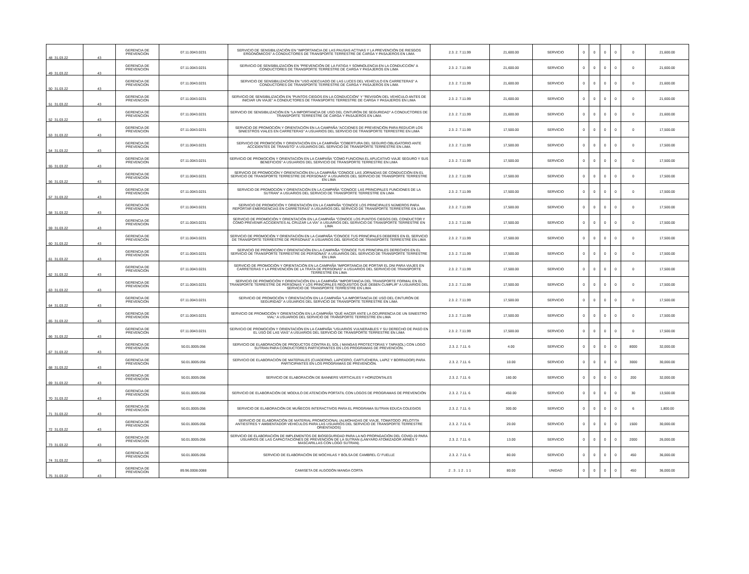| 48 | 31.03.22 | 43 | GERENCIA DE PREVENCION | 07.11.0043.0231 | SERVICIO DE SENSIBILIZACIÓN EN "IMPORTANCIA DE LAS PAUSAS ACTIVAS Y LA PREVENCIÓN DE RIESGOS ERGONÓMICOS" A CONDUCTORES DE TRANSPORTE TERRESTRE DE CARGA Y PASAJEROS EN LIMA | 2.3. 2. 7.11.99 | 21,600.00 | SERVICIO | 0 | 0 | 0 | 0 | 0 | 21,600.00 |
| 49 | 31.03.22 | 43 | GERENCIA DE PREVENCION | 07.11.0043.0231 | SERVICIO DE SENSIBILIZACIÓN EN "PREVENCIÓN DE LA FATIGA Y SOMNOLENCIA EN LA CONDUCCIÓN" A CONDUCTORES DE TRANSPORTE TERRESTRE DE CARGA Y PASAJEROS EN LIMA | 2.3. 2. 7.11.99 | 21,600.00 | SERVICIO | 0 | 0 | 0 | 0 | 0 | 21,600.00 |
| 50 | 31.03.22 | 43 | GERENCIA DE PREVENCION | 07.11.0043.0231 | SERVICIO DE SENSIBILIZACIÓN EN "USO ADECUADO DE LAS LUCES DEL VEHÍCULO EN CARRETERAS" A CONDUCTORES DE TRANSPORTE TERRESTRE DE CARGA Y PASAJEROS EN LIMA | 2.3. 2. 7.11.99 | 21,600.00 | SERVICIO | 0 | 0 | 0 | 0 | 0 | 21,600.00 |
| 51 | 31.03.22 | 43 | GERENCIA DE PREVENCION | 07.11.0043.0231 | SERVICIO DE SENSIBILIZACIÓN EN "PUNTOS CIEGOS EN LA CONDUCCIÓN" Y "REVISIÓN DEL VEHÍCULO ANTES DE INICIAR UN VIAJE" A CONDUCTORES DE TRANSPORTE TERRESTRE DE CARGA Y PASAJEROS EN LIMA | 2.3. 2. 7.11.99 | 21,600.00 | SERVICIO | 0 | 0 | 0 | 0 | 0 | 21,600.00 |
| 52 | 31.03.22 | 43 | GERENCIA DE PREVENCION | 07.11.0043.0231 | SERVICIO DE SENSIBILIZACIÓN EN "LA IMPORTANCIA DE USO DEL CINTURÓN DE SEGURIDAD" A CONDUCTORES DE TRANSPORTE TERRESTRE DE CARGA Y PASAJEROS EN LIMA | 2.3. 2. 7.11.99 | 21,600.00 | SERVICIO | 0 | 0 | 0 | 0 | 0 | 21,600.00 |
| 53 | 31.03.22 | 43 | GERENCIA DE PREVENCION | 07.11.0043.0231 | SERVICIO DE PROMOCIÓN Y ORIENTACIÓN EN LA CAMPAÑA "ACCIONES DE PREVENCIÓN PARA REDUCIR LOS SINIESTROS VIALES EN CARRETERAS" A USUARIOS DEL SERVICIO DE TRANSPORTE TERRESTRE EN LIMA | 2.3. 2. 7.11.99 | 17,500.00 | SERVICIO | 0 | 0 | 0 | 0 | 0 | 17,500.00 |
| 54 | 31.03.22 | 43 | GERENCIA DE PREVENCION | 07.11.0043.0231 | SERVICIO DE PROMOCIÓN Y ORIENTACIÓN EN LA CAMPAÑA "COBERTURA DEL SEGURO OBLIGATORIO ANTE ACCIDENTES DE TRÁNSITO" A USUARIOS DEL SERVICIO DE TRANSPORTE TERRESTRE EN LIMA | 2.3. 2. 7.11.99 | 17,500.00 | SERVICIO | 0 | 0 | 0 | 0 | 0 | 17,500.00 |
| 55 | 31.03.22 | 43 | GERENCIA DE PREVENCION | 07.11.0043.0231 | SERVICIO DE PROMOCIÓN Y ORIENTACIÓN EN LA CAMPAÑA "CÓMO FUNCIONA EL APLICATIVO VIAJE SEGURO Y SUS BENEFICIOS" A USUARIOS DEL SERVICIO DE TRANSPORTE TERRESTRE EN LIMA | 2.3. 2. 7.11.99 | 17,500.00 | SERVICIO | 0 | 0 | 0 | 0 | 0 | 17,500.00 |
| 56 | 31.03.22 | 43 | GERENCIA DE PREVENCION | 07.11.0043.0231 | SERVICIO DE PROMOCIÓN Y ORIENTACIÓN EN LA CAMPAÑA "CONOCE LAS JORNADAS DE CONDUCCIÓN EN EL SERVICIO DE TRANSPORTE TERRESTRE DE PERSONAS" A USUARIOS DEL SERVICIO DE TRANSPORTE TERRESTRE EN LIMA | 2.3. 2. 7.11.99 | 17,500.00 | SERVICIO | 0 | 0 | 0 | 0 | 0 | 17,500.00 |
| 57 | 31.03.22 | 43 | GERENCIA DE PREVENCION | 07.11.0043.0231 | SERVICIO DE PROMOCIÓN Y ORIENTACIÓN EN LA CAMPAÑA "CONOCE LAS PRINCIPALES FUNCIONES DE LA SUTRAN" A USUARIOS DEL SERVICIO DE TRANSPORTE TERRESTRE EN LIMA | 2.3. 2. 7.11.99 | 17,500.00 | SERVICIO | 0 | 0 | 0 | 0 | 0 | 17,500.00 |
| 58 | 31.03.22 | 43 | GERENCIA DE PREVENCION | 07.11.0043.0231 | SERVICIO DE PROMOCIÓN Y ORIENTACIÓN EN LA CAMPAÑA "CONOCE LOS PRINCIPALES NÚMEROS PARA REPORTAR EMERGENCIAS EN CARRETERAS" A USUARIOS DEL SERVICIO DE TRANSPORTE TERRESTRE EN LIMA | 2.3. 2. 7.11.99 | 17,500.00 | SERVICIO | 0 | 0 | 0 | 0 | 0 | 17,500.00 |
| 59 | 31.03.22 | 43 | GERENCIA DE PREVENCION | 07.11.0043.0231 | SERVICIO DE PROMOCIÓN Y ORIENTACIÓN EN LA CAMPAÑA "CONOCE LOS PUNTOS CIEGOS DEL CONDUCTOR Y COMO PREVENIR ACCIDENTES AL CRUZAR LA VÍA" A USUARIOS DEL SERVICIO DE TRANSPORTE TERRESTRE EN LIMA | 2.3. 2. 7.11.99 | 17,500.00 | SERVICIO | 0 | 0 | 0 | 0 | 0 | 17,500.00 |
| 60 | 31.03.22 | 43 | GERENCIA DE PREVENCION | 07.11.0043.0231 | SERVICIO DE PROMOCIÓN Y ORIENTACIÓN EN LA CAMPAÑA "CONOCE TUS PRINCIPALES DEBERES EN EL SERVICIO DE TRANSPORTE TERRESTRE DE PERSONAS" A USUARIOS DEL SERVICIO DE TRANSPORTE TERRESTRE EN LIMA | 2.3. 2. 7.11.99 | 17,500.00 | SERVICIO | 0 | 0 | 0 | 0 | 0 | 17,500.00 |
| 61 | 31.03.22 | 43 | GERENCIA DE PREVENCION | 07.11.0043.0231 | SERVICIO DE PROMOCIÓN Y ORIENTACIÓN EN LA CAMPAÑA "CONOCE TUS PRINCIPALES DERECHOS EN EL SERVICIO DE TRANSPORTE TERRESTRE DE PERSONAS" A USUARIOS DEL SERVICIO DE TRANSPORTE TERRESTRE EN LIMA | 2.3. 2. 7.11.99 | 17,500.00 | SERVICIO | 0 | 0 | 0 | 0 | 0 | 17,500.00 |
| 62 | 31.03.22 | 43 | GERENCIA DE PREVENCION | 07.11.0043.0231 | SERVICIO DE PROMOCIÓN Y ORIENTACIÓN EN LA CAMPAÑA "IMPORTANCIA DE PORTAR EL DNI PARA VIAJES EN CARRETERAS Y LA PREVENCIÓN DE LA TRATA DE PERSONAS" A USUARIOS DEL SERVICIO DE TRANSPORTE TERRESTRE EN LIMA | 2.3. 2. 7.11.99 | 17,500.00 | SERVICIO | 0 | 0 | 0 | 0 | 0 | 17,500.00 |
| 63 | 31.03.22 | 43 | GERENCIA DE PREVENCION | 07.11.0043.0231 | SERVICIO DE PROMOCIÓN Y ORIENTACIÓN EN LA CAMPAÑA "IMPORTANCIA DEL TRANSPORTE FORMAL EN EL TRANSPORTE TERRESTRE DE PERSONAS Y LOS PRINCIPALES REQUISITOS QUE DEBEN CUMPLIR" A USUARIOS DEL SERVICIO DE TRANSPORTE TERRESTRE EN LIMA | 2.3. 2. 7.11.99 | 17,500.00 | SERVICIO | 0 | 0 | 0 | 0 | 0 | 17,500.00 |
| 64 | 31.03.22 | 43 | GERENCIA DE PREVENCION | 07.11.0043.0231 | SERVICIO DE PROMOCIÓN Y ORIENTACIÓN EN LA CAMPAÑA "LA IMPORTANCIA DE USO DEL CINTURÓN DE SEGURIDAD" A USUARIOS DEL SERVICIO DE TRANSPORTE TERRESTRE EN LIMA | 2.3. 2. 7.11.99 | 17,500.00 | SERVICIO | 0 | 0 | 0 | 0 | 0 | 17,500.00 |
| 65 | 31.03.22 | 43 | GERENCIA DE PREVENCION | 07.11.0043.0231 | SERVICIO DE PROMOCIÓN Y ORIENTACIÓN EN LA CAMPAÑA "QUÉ HACER ANTE LA OCURRENCIA DE UN SINIESTRO VIAL" A USUARIOS DEL SERVICIO DE TRANSPORTE TERRESTRE EN LIMA | 2.3. 2. 7.11.99 | 17,500.00 | SERVICIO | 0 | 0 | 0 | 0 | 0 | 17,500.00 |
| 66 | 31.03.22 | 43 | GERENCIA DE PREVENCION | 07.11.0043.0231 | SERVICIO DE PROMOCIÓN Y ORIENTACIÓN EN LA CAMPAÑA "USUARIOS VULNERABLES Y SU DERECHO DE PASO EN EL USO DE LAS VÍAS" A USUARIOS DEL SERVICIO DE TRANSPORTE TERRESTRE EN LIMA | 2.3. 2. 7.11.99 | 17,500.00 | SERVICIO | 0 | 0 | 0 | 0 | 0 | 17,500.00 |
| 67 | 31.03.22 | 43 | GERENCIA DE PREVENCION | 50.01.0005.056 | SERVICIO DE ELABORACIÓN DE PRODUCTOS CONTRA EL SOL ( MANGAS PROTECTORAS Y TAPASOL) CON LOGO SUTRAN PARA CONDUCTORES PARTICIPANTES EN LOS PROGRAMAS DE PREVENCIÓN. | 2.3. 2. 7.11. 6 | 4.00 | SERVICIO | 0 | 0 | 0 | 0 | 8000 | 32,000.00 |
| 68 | 31.03.22 | 43 | GERENCIA DE PREVENCION | 50.01.0005.056 | SERVICIO DE ELABORACIÓN DE MATERIALES (CUADERNO, LAPICERO, CARTUCHERA, LAPIZ Y BORRADOR) PARA PARTICIPANTES EN LOS PROGRAMAS DE PREVENCIÓN. | 2.3. 2. 7.11. 6 | 10.00 | SERVICIO | 0 | 0 | 0 | 0 | 3000 | 30,000.00 |
| 69 | 31.03.22 | 43 | GERENCIA DE PREVENCION | 50.01.0005.056 | SERVICIO DE ELABORACIÓN DE BANNERS VERTICALES Y HORIZONTALES | 2.3. 2. 7.11. 6 | 160.00 | SERVICIO | 0 | 0 | 0 | 0 | 200 | 32,000.00 |
| 70 | 31.03.22 | 43 | GERENCIA DE PREVENCION | 50.01.0005.056 | SERVICIO DE ELABORACIÓN DE MODULO DE ATENCIÓN PORTATIL CON LOGOS DE PROGRAMAS DE PREVENCIÓN | 2.3. 2. 7.11. 6 | 450.00 | SERVICIO | 0 | 0 | 0 | 0 | 30 | 13,500.00 |
| 71 | 31.03.22 | 43 | GERENCIA DE PREVENCION | 50.01.0005.056 | SERVICIO DE ELABORACIÓN DE MUÑECOS INTERACTIVOS PARA EL PROGRAMA SUTRAN EDUCA COLEGIOS | 2.3. 2. 7.11. 6 | 300.00 | SERVICIO | 0 | 0 | 0 | 0 | 6 | 1,800.00 |
| 72 | 31.03.22 | 43 | GERENCIA DE PREVENCION | 50.01.0005.056 | SERVICIO DE ELABORACIÓN DE MATERIAL PROMOCIONAL (ALMOHADAS DE VIAJE, TOMATODO ,PELOTITA ANTIESTRES Y AMBIENTADOR VEHICULOS PARA LAS USUARIOS DEL SERVICIO DE TRANSPORTE TERRESTRE ORIENTADOS) | 2.3. 2. 7.11. 6 | 20.00 | SERVICIO | 0 | 0 | 0 | 0 | 1500 | 30,000.00 |
| 73 | 31.03.22 | 43 | GERENCIA DE PREVENCION | 50.01.0005.056 | SERVICIO DE ELABORACIÓN DE IMPLEMENTOS DE BIOSEGURIDAD PARA LA NO PROPAGACIÓN DEL COVID-19 PARA USUARIOS DE LAS CAPACITACIONES DE PREVENCIÓN DE LA SUTRAN (LANYARD ATOMIZADOR ARNÉS Y MASCARILLAS CON LOGO SUTRAN). | 2.3. 2. 7.11. 6 | 13.00 | SERVICIO | 0 | 0 | 0 | 0 | 2000 | 26,000.00 |
| 74 | 31.03.22 | 43 | GERENCIA DE PREVENCION | 50.01.0005.056 | SERVICIO DE ELABORACIÓN DE MOCHILAS Y BOLSA DE CAMBREL C/ FUELLE | 2.3. 2. 7.11. 6 | 80.00 | SERVICIO | 0 | 0 | 0 | 0 | 450 | 36,000.00 |
| 75 | 31.03.22 | 43 | GERENCIA DE PREVENCION | 89.96.0008.0088 | CAMISETA DE ALGODÓN MANGA CORTA | 2 . 3 . 1 2 . 1 1 | 80.00 | UNIDAD | 0 | 0 | 0 | 0 | 450 | 36,000.00 |